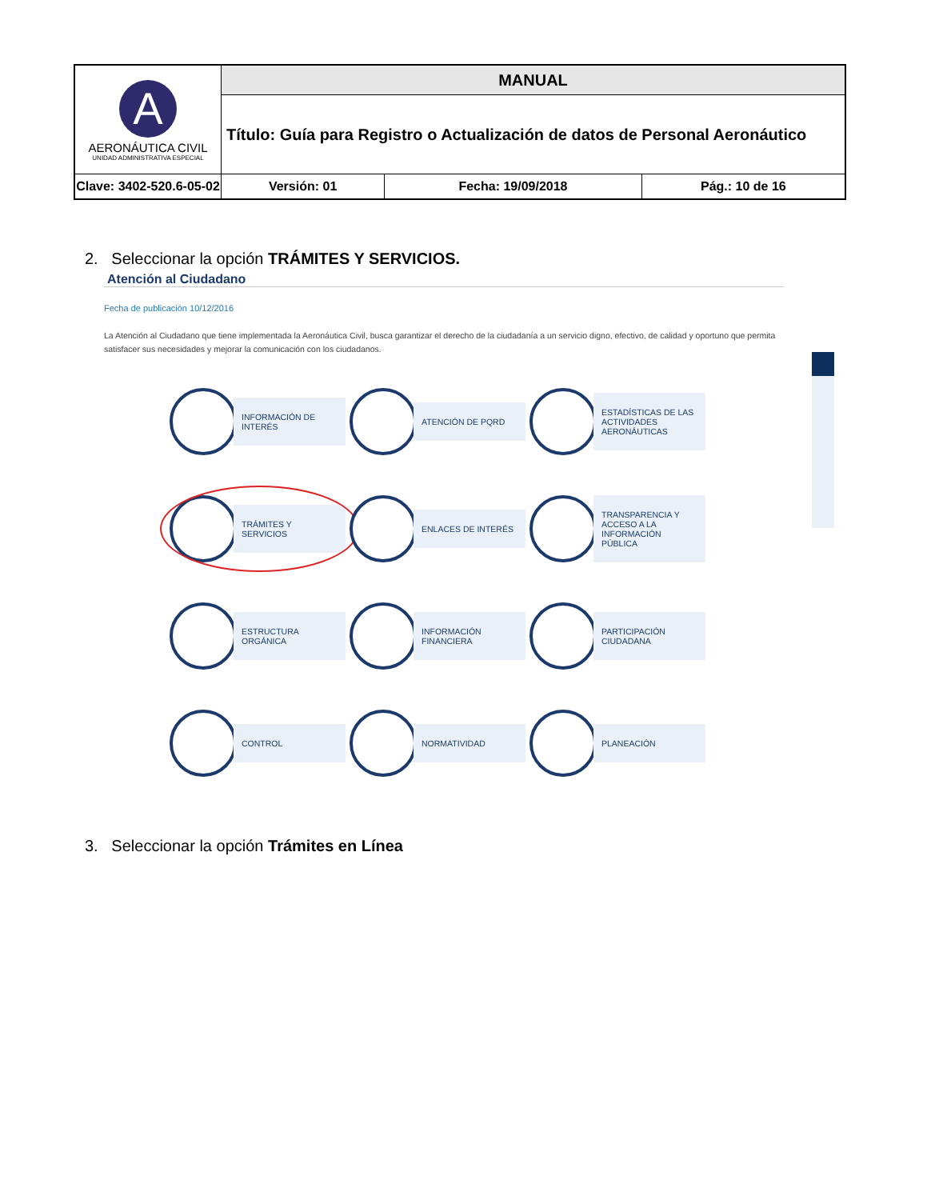| A AERONÁUTICA CIVIL UNIDAD ADMINISTRATIVA ESPECIAL | MANUAL | | | |
| | Título: Guía para Registro o Actualización de datos de Personal Aeronáutico | | | |
| Clave: 3402-520.6-05-02 | | Versión: 01 | Fecha: 19/09/2018 | Pág.: 10 de 16 |
2. Seleccionar la opción TRÁMITES Y SERVICIOS.
Atención al Ciudadano
Fecha de publicación 10/12/2016
La Atención al Ciudadano que tiene implementada la Aeronáutica Civil, busca garantizar el derecho de la ciudadanía a un servicio digno, efectivo, de calidad y oportuno que permita satisfacer sus necesidades y mejorar la comunicación con los ciudadanos.
INFORMACIÓN DE INTERÉS
ATENCIÓN DE PQRD
ESTADÍSTICAS DE LAS ACTIVIDADES AERONÁUTICAS
TRÁMITES Y SERVICIOS
ENLACES DE INTERÉS
TRANSPARENCIA Y ACCESO A LA INFORMACIÓN PÚBLICA
ESTRUCTURA ORGÁNICA
INFORMACIÓN FINANCIERA
PARTICIPACIÓN CIUDADANA
CONTROL
NORMATIVIDAD
PLANEACIÓN
3. Seleccionar la opción Trámites en Línea